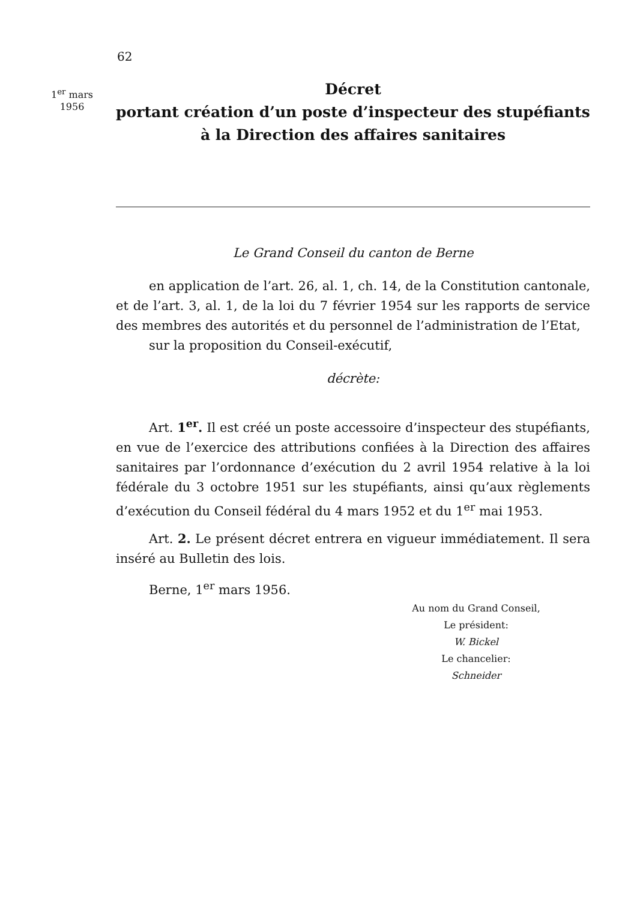62
1<sup>er</sup> mars
1956
Décret
portant création d’un poste d’inspecteur des stupéfiants
à la Direction des affaires sanitaires
Le Grand Conseil du canton de Berne
en application de l’art. 26, al. 1, ch. 14, de la Constitution cantonale, et de l’art. 3, al. 1, de la loi du 7 février 1954 sur les rapports de service des membres des autorités et du personnel de l’administration de l’Etat,
sur la proposition du Conseil-exécutif,
décrète:
Art. 1<sup>er</sup>. Il est créé un poste accessoire d’inspecteur des stupéfiants, en vue de l’exercice des attributions confiées à la Direction des affaires sanitaires par l’ordonnance d’exécution du 2 avril 1954 relative à la loi fédérale du 3 octobre 1951 sur les stupéfiants, ainsi qu’aux règlements d’exécution du Conseil fédéral du 4 mars 1952 et du 1<sup>er</sup> mai 1953.
Art. 2. Le présent décret entrera en vigueur immédiatement. Il sera inséré au Bulletin des lois.
Berne, 1<sup>er</sup> mars 1956.
Au nom du Grand Conseil,
Le président:
W. Bickel
Le chancelier:
Schneider